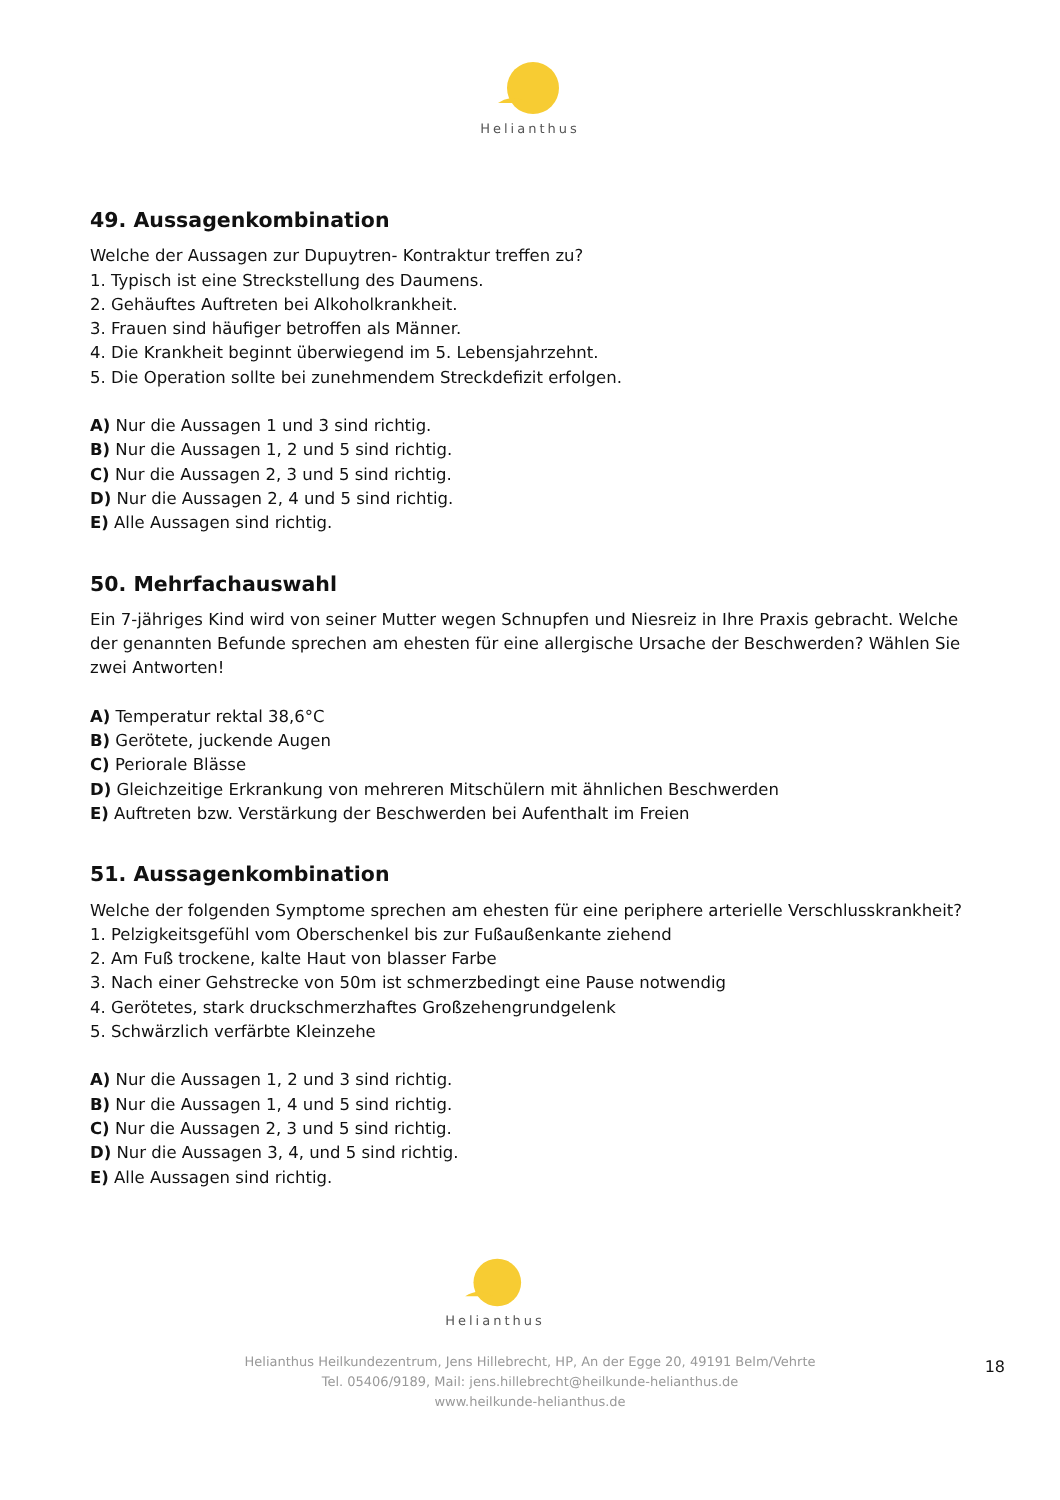Helianthus
49. Aussagenkombination
Welche der Aussagen zur Dupuytren- Kontraktur treffen zu?
1. Typisch ist eine Streckstellung des Daumens.
2. Gehäuftes Auftreten bei Alkoholkrankheit.
3. Frauen sind häufiger betroffen als Männer.
4. Die Krankheit beginnt überwiegend im 5. Lebensjahrzehnt.
5. Die Operation sollte bei zunehmendem Streckdefizit erfolgen.
A) Nur die Aussagen 1 und 3 sind richtig.
B) Nur die Aussagen 1, 2 und 5 sind richtig.
C) Nur die Aussagen 2, 3 und 5 sind richtig.
D) Nur die Aussagen 2, 4 und 5 sind richtig.
E) Alle Aussagen sind richtig.
50. Mehrfachauswahl
Ein 7-jähriges Kind wird von seiner Mutter wegen Schnupfen und Niesreiz in Ihre Praxis gebracht. Welche der genannten Befunde sprechen am ehesten für eine allergische Ursache der Beschwerden? Wählen Sie zwei Antworten!
A) Temperatur rektal 38,6°C
B) Gerötete, juckende Augen
C) Periorale Blässe
D) Gleichzeitige Erkrankung von mehreren Mitschülern mit ähnlichen Beschwerden
E) Auftreten bzw. Verstärkung der Beschwerden bei Aufenthalt im Freien
51. Aussagenkombination
Welche der folgenden Symptome sprechen am ehesten für eine periphere arterielle Verschlusskrankheit?
1. Pelzigkeitsgefühl vom Oberschenkel bis zur Fußaußenkante ziehend
2. Am Fuß trockene, kalte Haut von blasser Farbe
3. Nach einer Gehstrecke von 50m ist schmerzbedingt eine Pause notwendig
4. Gerötetes, stark druckschmerzhaftes Großzehengrundgelenk
5. Schwärzlich verfärbte Kleinzehe
A) Nur die Aussagen 1, 2 und 3 sind richtig.
B) Nur die Aussagen 1, 4 und 5 sind richtig.
C) Nur die Aussagen 2, 3 und 5 sind richtig.
D) Nur die Aussagen 3, 4, und 5 sind richtig.
E) Alle Aussagen sind richtig.
Helianthus
Helianthus Heilkundezentrum, Jens Hillebrecht, HP, An der Egge 20, 49191 Belm/Vehrte
Tel. 05406/9189, Mail: jens.hillebrecht@heilkunde-helianthus.de
www.heilkunde-helianthus.de
18